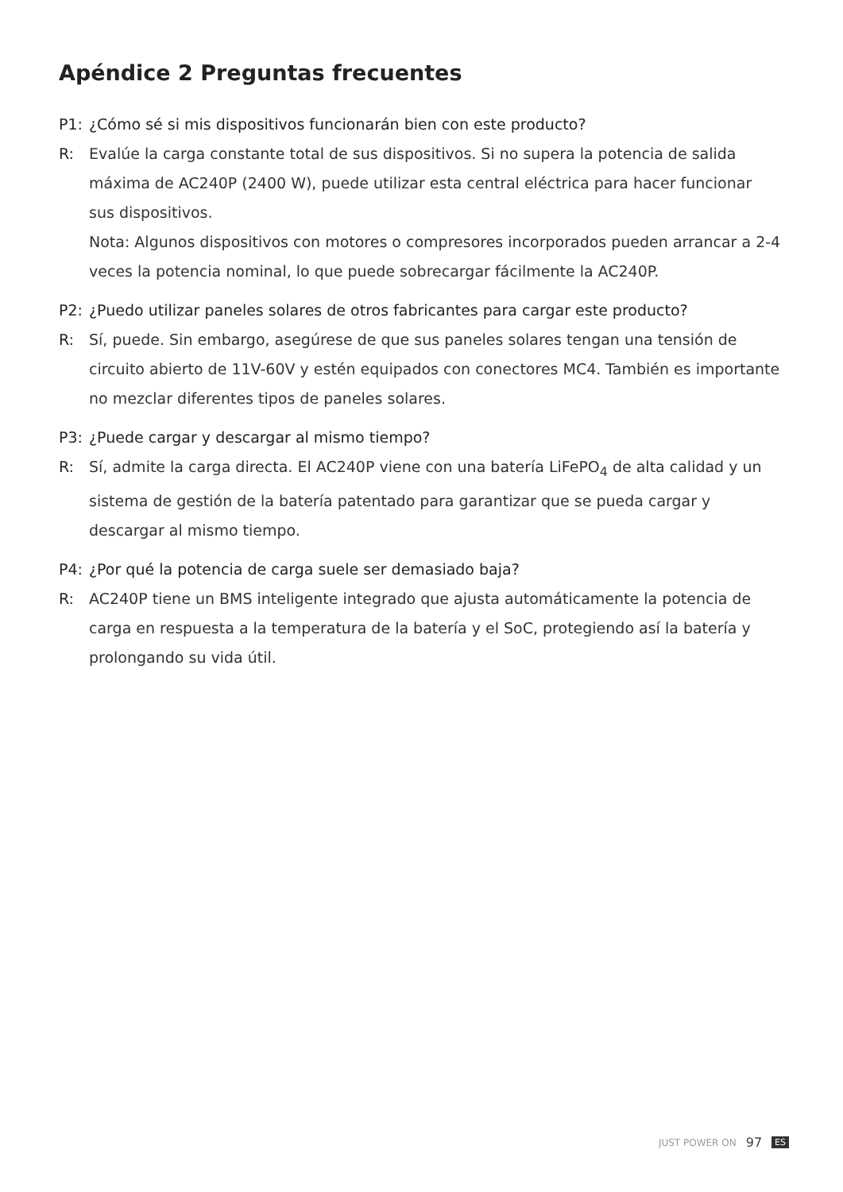Apéndice 2 Preguntas frecuentes
P1: ¿Cómo sé si mis dispositivos funcionarán bien con este producto?
R: Evalúe la carga constante total de sus dispositivos. Si no supera la potencia de salida máxima de AC240P (2400 W), puede utilizar esta central eléctrica para hacer funcionar sus dispositivos.
Nota: Algunos dispositivos con motores o compresores incorporados pueden arrancar a 2-4 veces la potencia nominal, lo que puede sobrecargar fácilmente la AC240P.
P2: ¿Puedo utilizar paneles solares de otros fabricantes para cargar este producto?
R: Sí, puede. Sin embargo, asegúrese de que sus paneles solares tengan una tensión de circuito abierto de 11V-60V y estén equipados con conectores MC4. También es importante no mezclar diferentes tipos de paneles solares.
P3: ¿Puede cargar y descargar al mismo tiempo?
R: Sí, admite la carga directa. El AC240P viene con una batería LiFePO<sub>4</sub> de alta calidad y un sistema de gestión de la batería patentado para garantizar que se pueda cargar y descargar al mismo tiempo.
P4: ¿Por qué la potencia de carga suele ser demasiado baja?
R: AC240P tiene un BMS inteligente integrado que ajusta automáticamente la potencia de carga en respuesta a la temperatura de la batería y el SoC, protegiendo así la batería y prolongando su vida útil.
JUST POWER ON 97 ES